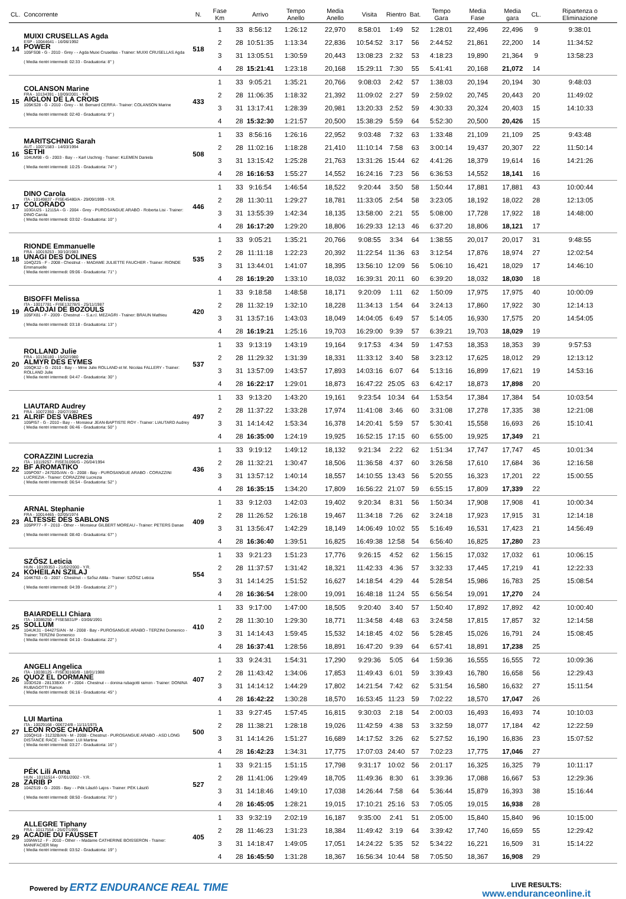| CL. | Concorrente | N. | Fase Km | | Arrivo | Tempo Anello | Media Anello | Visita | Rientro | Bat. | Tempo Gara | Media Fase | Media gara | CL. | Ripartenza o Eliminazione |
| --- | --- | --- | --- | --- | --- | --- | --- | --- | --- | --- | --- | --- | --- | --- | --- |
| 14 | MUIXI CRUSELLAS Agda ESP - 10044641 - 16/06/1992 POWER 105FS08 - G - 2010 - Grey - - Agda Muixi Crusellas - Trainer: MUIXI CRUSELLAS Agda ( Media rientri intermedi: 02:33 - Graduatoria: 8° ) | 518 | 1 | 33 | 8:56:12 | 1:26:12 | 22,970 | 8:58:01 | 1:49 | 52 | 1:28:01 | 22,496 | 22,496 | 9 | 9:38:01 |
| | | | 2 | 28 | 10:51:35 | 1:13:34 | 22,836 | 10:54:52 | 3:17 | 56 | 2:44:52 | 21,861 | 22,200 | 14 | 11:34:52 |
| | | | 3 | 31 | 13:05:51 | 1:30:59 | 20,443 | 13:08:23 | 2:32 | 53 | 4:18:23 | 19,890 | 21,364 | 9 | 13:58:23 |
| | | | 4 | 28 | 15:21:41 | 1:23:18 | 20,168 | 15:29:11 | 7:30 | 55 | 5:41:41 | 20,168 | 21,072 | 14 | |
| 15 | COLANSON Marine FRA - 10134391 - 10/09/2001 - Y.R. AIGLON DE LA CROIS 105KS28 - G - 2010 - Grey - - M. Bernard CERRA - Trainer: COLANSON Marine ( Media rientri intermedi: 02:40 - Graduatoria: 9° ) | 433 | 1 | 33 | 9:05:21 | 1:35:21 | 20,766 | 9:08:03 | 2:42 | 57 | 1:38:03 | 20,194 | 20,194 | 30 | 9:48:03 |
| | | | 2 | 28 | 11:06:35 | 1:18:32 | 21,392 | 11:09:02 | 2:27 | 59 | 2:59:02 | 20,745 | 20,443 | 20 | 11:49:02 |
| | | | 3 | 31 | 13:17:41 | 1:28:39 | 20,981 | 13:20:33 | 2:52 | 59 | 4:30:33 | 20,324 | 20,403 | 15 | 14:10:33 |
| | | | 4 | 28 | 15:32:30 | 1:21:57 | 20,500 | 15:38:29 | 5:59 | 64 | 5:52:30 | 20,500 | 20,426 | 15 | |
| 16 | MARITSCHNIG Sarah AUT - 10071583 - 14/03/1994 SETHI 104UM98 - G - 2003 - Bay - - Karl Uschnig - Trainer: KLEMEN Daniela ( Media rientri intermedi: 10:25 - Graduatoria: 74° ) | 508 | 1 | 33 | 8:56:16 | 1:26:16 | 22,952 | 9:03:48 | 7:32 | 63 | 1:33:48 | 21,109 | 21,109 | 25 | 9:43:48 |
| | | | 2 | 28 | 11:02:16 | 1:18:28 | 21,410 | 11:10:14 | 7:58 | 63 | 3:00:14 | 19,437 | 20,307 | 22 | 11:50:14 |
| | | | 3 | 31 | 13:15:42 | 1:25:28 | 21,763 | 13:31:26 | 15:44 | 62 | 4:41:26 | 18,379 | 19,614 | 16 | 14:21:26 |
| | | | 4 | 28 | 16:16:53 | 1:55:27 | 14,552 | 16:24:16 | 7:23 | 56 | 6:36:53 | 14,552 | 18,141 | 16 | |
| 17 | DINO Carola ITA - 10149837 - FISE45480/A - 29/09/1999 - Y.R. COLORADO 103GU25 - 12115A - G - 2004 - Grey - PUROSANGUE ARABO - Roberta Lisi - Trainer: DINO Carola ( Media rientri intermedi: 03:02 - Graduatoria: 10° ) | 446 | 1 | 33 | 9:16:54 | 1:46:54 | 18,522 | 9:20:44 | 3:50 | 58 | 1:50:44 | 17,881 | 17,881 | 43 | 10:00:44 |
| | | | 2 | 28 | 11:30:11 | 1:29:27 | 18,781 | 11:33:05 | 2:54 | 58 | 3:23:05 | 18,192 | 18,022 | 28 | 12:13:05 |
| | | | 3 | 31 | 13:55:39 | 1:42:34 | 18,135 | 13:58:00 | 2:21 | 55 | 5:08:00 | 17,728 | 17,922 | 18 | 14:48:00 |
| | | | 4 | 28 | 16:17:20 | 1:29:20 | 18,806 | 16:29:33 | 12:13 | 46 | 6:37:20 | 18,806 | 18,121 | 17 | |
| 18 | RIONDE Emmanuelle FRA - 10019253 - 30/10/1983 UNAGI DES DOLINES 104QZ25 - F - 2008 - Chestnut - - MADAME JULIETTE FAUCHER - Trainer: RIONDE Emmanuelle ( Media rientri intermedi: 09:06 - Graduatoria: 71° ) | 535 | 1 | 33 | 9:05:21 | 1:35:21 | 20,766 | 9:08:55 | 3:34 | 64 | 1:38:55 | 20,017 | 20,017 | 31 | 9:48:55 |
| | | | 2 | 28 | 11:11:18 | 1:22:23 | 20,392 | 11:22:54 | 11:36 | 63 | 3:12:54 | 17,876 | 18,974 | 27 | 12:02:54 |
| | | | 3 | 31 | 13:44:01 | 1:41:07 | 18,395 | 13:56:10 | 12:09 | 56 | 5:06:10 | 16,421 | 18,029 | 17 | 14:46:10 |
| | | | 4 | 28 | 16:19:20 | 1:33:10 | 18,032 | 16:39:31 | 20:11 | 60 | 6:39:20 | 18,032 | 18,030 | 18 | |
| 19 | BISOFFI Melissa ITA - 10017781 - FISE13278/S - 25/11/1987 AGADJAI DE BOZOULS 105FX81 - F - 2009 - Chestnut - - S.a.r.l. MEZAGRI - Trainer: BRAUN Mathieu ( Media rientri intermedi: 03:18 - Graduatoria: 13° ) | 420 | 1 | 33 | 9:18:58 | 1:48:58 | 18,171 | 9:20:09 | 1:11 | 62 | 1:50:09 | 17,975 | 17,975 | 40 | 10:00:09 |
| | | | 2 | 28 | 11:32:19 | 1:32:10 | 18,228 | 11:34:13 | 1:54 | 64 | 3:24:13 | 17,860 | 17,922 | 30 | 12:14:13 |
| | | | 3 | 31 | 13:57:16 | 1:43:03 | 18,049 | 14:04:05 | 6:49 | 57 | 5:14:05 | 16,930 | 17,575 | 20 | 14:54:05 |
| | | | 4 | 28 | 16:19:21 | 1:25:16 | 19,703 | 16:29:00 | 9:39 | 57 | 6:39:21 | 19,703 | 18,029 | 19 | |
| 20 | ROLLAND Julie FRA - 10136180 - 15/02/1980 ALMYR DES EYMES 105QK12 - G - 2010 - Bay - - Mme Julie ROLLAND et M. Nicolas FALLERY - Trainer: ROLLAND Julie ( Media rientri intermedi: 04:47 - Graduatoria: 30° ) | 537 | 1 | 33 | 9:13:19 | 1:43:19 | 19,164 | 9:17:53 | 4:34 | 59 | 1:47:53 | 18,353 | 18,353 | 39 | 9:57:53 |
| | | | 2 | 28 | 11:29:32 | 1:31:39 | 18,331 | 11:33:12 | 3:40 | 58 | 3:23:12 | 17,625 | 18,012 | 29 | 12:13:12 |
| | | | 3 | 31 | 13:57:09 | 1:43:57 | 17,893 | 14:03:16 | 6:07 | 64 | 5:13:16 | 16,899 | 17,621 | 19 | 14:53:16 |
| | | | 4 | 28 | 16:22:17 | 1:29:01 | 18,873 | 16:47:22 | 25:05 | 63 | 6:42:17 | 18,873 | 17,898 | 20 | |
| 21 | LIAUTARD Audrey FRA - 10072350 - 20/07/1982 ALRIF DES VABRES 105PI57 - G - 2010 - Bay - - Monsieur JEAN-BAPTISTE ROY - Trainer: LIAUTARD Audrey ( Media rientri intermedi: 06:46 - Graduatoria: 50° ) | 497 | 1 | 33 | 9:13:20 | 1:43:20 | 19,161 | 9:23:54 | 10:34 | 64 | 1:53:54 | 17,384 | 17,384 | 54 | 10:03:54 |
| | | | 2 | 28 | 11:37:22 | 1:33:28 | 17,974 | 11:41:08 | 3:46 | 60 | 3:31:08 | 17,278 | 17,335 | 38 | 12:21:08 |
| | | | 3 | 31 | 14:14:42 | 1:53:34 | 16,378 | 14:20:41 | 5:59 | 57 | 5:30:41 | 15,558 | 16,693 | 26 | 15:10:41 |
| | | | 4 | 28 | 16:35:00 | 1:24:19 | 19,925 | 16:52:15 | 17:15 | 60 | 6:55:00 | 19,925 | 17,349 | 21 | |
| 22 | CORAZZINI Lucrezia ITA - 10119257 - FISE31096/G - 26/04/1994 BF AROMATIKO 105PO97 - 24702G/AN - G - 2008 - Bay - PUROSANGUE ARABO - CORAZZINI LUCREZIA - Trainer: CORAZZINI Lucrezia ( Media rientri intermedi: 06:54 - Graduatoria: 52° ) | 436 | 1 | 33 | 9:19:12 | 1:49:12 | 18,132 | 9:21:34 | 2:22 | 62 | 1:51:34 | 17,747 | 17,747 | 45 | 10:01:34 |
| | | | 2 | 28 | 11:32:21 | 1:30:47 | 18,506 | 11:36:58 | 4:37 | 60 | 3:26:58 | 17,610 | 17,684 | 36 | 12:16:58 |
| | | | 3 | 31 | 13:57:12 | 1:40:14 | 18,557 | 14:10:55 | 13:43 | 56 | 5:20:55 | 16,323 | 17,201 | 22 | 15:00:55 |
| | | | 4 | 28 | 16:35:15 | 1:34:20 | 17,809 | 16:56:22 | 21:07 | 59 | 6:55:15 | 17,809 | 17,339 | 22 | |
| 23 | ARNAL Stephanie FRA - 10014465 - 02/05/1974 ALTESSE DES SABLONS 105PP77 - F - 2010 - Other - - Monsieur GILBERT MOREAU - Trainer: PETERS Danae ( Media rientri intermedi: 08:40 - Graduatoria: 67° ) | 409 | 1 | 33 | 9:12:03 | 1:42:03 | 19,402 | 9:20:34 | 8:31 | 56 | 1:50:34 | 17,908 | 17,908 | 41 | 10:00:34 |
| | | | 2 | 28 | 11:26:52 | 1:26:18 | 19,467 | 11:34:18 | 7:26 | 62 | 3:24:18 | 17,923 | 17,915 | 31 | 12:14:18 |
| | | | 3 | 31 | 13:56:47 | 1:42:29 | 18,149 | 14:06:49 | 10:02 | 55 | 5:16:49 | 16,531 | 17,423 | 21 | 14:56:49 |
| | | | 4 | 28 | 16:36:40 | 1:39:51 | 16,825 | 16:49:38 | 12:58 | 54 | 6:56:40 | 16,825 | 17,280 | 23 | |
| 24 | SZŐSZ Leticia HUN - 10109353 - 21/02/2000 - Y.R. KOHEILAN SZILAJ 104KT63 - G - 2007 - Chestnut - - Szősz Attila - Trainer: SZŐSZ Leticia ( Media rientri intermedi: 04:39 - Graduatoria: 27° ) | 554 | 1 | 33 | 9:21:23 | 1:51:23 | 17,776 | 9:26:15 | 4:52 | 62 | 1:56:15 | 17,032 | 17,032 | 61 | 10:06:15 |
| | | | 2 | 28 | 11:37:57 | 1:31:42 | 18,321 | 11:42:33 | 4:36 | 57 | 3:32:33 | 17,445 | 17,219 | 41 | 12:22:33 |
| | | | 3 | 31 | 14:14:25 | 1:51:52 | 16,627 | 14:18:54 | 4:29 | 44 | 5:28:54 | 15,986 | 16,783 | 25 | 15:08:54 |
| | | | 4 | 28 | 16:36:54 | 1:28:00 | 19,091 | 16:48:18 | 11:24 | 55 | 6:56:54 | 19,091 | 17,270 | 24 | |
| 25 | BAIARDELLI Chiara ITA - 10086250 - FISE5831/P - 03/06/1991 SOLLUM 104UK31 - 04427S/AN - M - 2008 - Bay - PUROSANGUE ARABO - TERZINI Domenico - Trainer: TERZINI Domenico ( Media rientri intermedi: 04:10 - Graduatoria: 22° ) | 410 | 1 | 33 | 9:17:00 | 1:47:00 | 18,505 | 9:20:40 | 3:40 | 57 | 1:50:40 | 17,892 | 17,892 | 42 | 10:00:40 |
| | | | 2 | 28 | 11:30:10 | 1:29:30 | 18,771 | 11:34:58 | 4:48 | 63 | 3:24:58 | 17,815 | 17,857 | 32 | 12:14:58 |
| | | | 3 | 31 | 14:14:43 | 1:59:45 | 15,532 | 14:18:45 | 4:02 | 56 | 5:28:45 | 15,026 | 16,791 | 24 | 15:08:45 |
| | | | 4 | 28 | 16:37:41 | 1:28:56 | 18,891 | 16:47:20 | 9:39 | 64 | 6:57:41 | 18,891 | 17,238 | 25 | |
| 26 | ANGELI Angelica ITA - 10038125 - FISE30160/B - 18/01/1988 QUOZ EL DORMANE 103DS28 - 28133BXX - F - 2004 - Chestnut - - donina rubagotti ramon - Trainer: DONINA RUBAGOTTI Ramon ( Media rientri intermedi: 06:16 - Graduatoria: 45° ) | 407 | 1 | 33 | 9:24:31 | 1:54:31 | 17,290 | 9:29:36 | 5:05 | 64 | 1:59:36 | 16,555 | 16,555 | 72 | 10:09:36 |
| | | | 2 | 28 | 11:43:42 | 1:34:06 | 17,853 | 11:49:43 | 6:01 | 59 | 3:39:43 | 16,780 | 16,658 | 56 | 12:29:43 |
| | | | 3 | 31 | 14:14:12 | 1:44:29 | 17,802 | 14:21:54 | 7:42 | 62 | 5:31:54 | 16,580 | 16,632 | 27 | 15:11:54 |
| | | | 4 | 28 | 16:42:22 | 1:30:28 | 18,570 | 16:53:45 | 11:23 | 59 | 7:02:22 | 18,570 | 17,047 | 26 | |
| 27 | LUI Martina ITA - 10029168 - 006724/B - 11/11/1975 LEON ROSE CHANDRA 105QH18 - 31232B/AN - M - 2008 - Chestnut - PUROSANGUE ARABO - ASD LONG DISTANCE RACE - Trainer: LUI Martina ( Media rientri intermedi: 03:27 - Graduatoria: 16° ) | 500 | 1 | 33 | 9:27:45 | 1:57:45 | 16,815 | 9:30:03 | 2:18 | 54 | 2:00:03 | 16,493 | 16,493 | 74 | 10:10:03 |
| | | | 2 | 28 | 11:38:21 | 1:28:18 | 19,026 | 11:42:59 | 4:38 | 53 | 3:32:59 | 18,077 | 17,184 | 42 | 12:22:59 |
| | | | 3 | 31 | 14:14:26 | 1:51:27 | 16,689 | 14:17:52 | 3:26 | 62 | 5:27:52 | 16,190 | 16,836 | 23 | 15:07:52 |
| | | | 4 | 28 | 16:42:23 | 1:34:31 | 17,775 | 17:07:03 | 24:40 | 57 | 7:02:23 | 17,775 | 17,046 | 27 | |
| 28 | PÉK Lili Anna HUN - 10151514 - 07/01/2002 - Y.R. ZARIB P 104ZS19 - G - 2005 - Bay - - Pék László Lajos - Trainer: PÉK László ( Media rientri intermedi: 08:50 - Graduatoria: 70° ) | 527 | 1 | 33 | 9:21:15 | 1:51:15 | 17,798 | 9:31:17 | 10:02 | 56 | 2:01:17 | 16,325 | 16,325 | 79 | 10:11:17 |
| | | | 2 | 28 | 11:41:06 | 1:29:49 | 18,705 | 11:49:36 | 8:30 | 61 | 3:39:36 | 17,088 | 16,667 | 53 | 12:29:36 |
| | | | 3 | 31 | 14:18:46 | 1:49:10 | 17,038 | 14:26:44 | 7:58 | 64 | 5:36:44 | 15,879 | 16,393 | 38 | 15:16:44 |
| | | | 4 | 28 | 16:45:05 | 1:28:21 | 19,015 | 17:10:21 | 25:16 | 53 | 7:05:05 | 19,015 | 16,938 | 28 | |
| 29 | ALLEGRE Tiphany FRA - 10117554 - 26/07/1995 ACADIE DU FAUSSET 105NW12 - F - 2010 - Other - - Madame CATHERINE BOISSERON - Trainer: MANIFACIER May ( Media rientri intermedi: 03:52 - Graduatoria: 19° ) | 405 | 1 | 33 | 9:32:19 | 2:02:19 | 16,187 | 9:35:00 | 2:41 | 51 | 2:05:00 | 15,840 | 15,840 | 96 | 10:15:00 |
| | | | 2 | 28 | 11:46:23 | 1:31:23 | 18,384 | 11:49:42 | 3:19 | 64 | 3:39:42 | 17,740 | 16,659 | 55 | 12:29:42 |
| | | | 3 | 31 | 14:18:47 | 1:49:05 | 17,051 | 14:24:22 | 5:35 | 52 | 5:34:22 | 16,221 | 16,509 | 31 | 15:14:22 |
| | | | 4 | 28 | 16:45:50 | 1:31:28 | 18,367 | 16:56:34 | 10:44 | 58 | 7:05:50 | 18,367 | 16,908 | 29 | |
Powered by ERTZ ENDURANCE REAL TIME
LIVE RESULTS:
www.enduranceonline.it